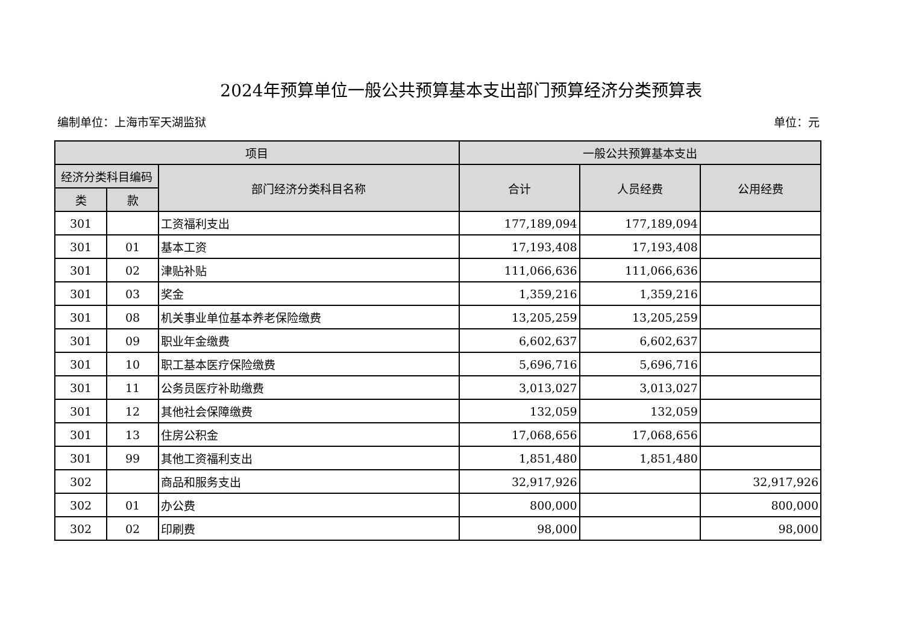2024年预算单位一般公共预算基本支出部门预算经济分类预算表
编制单位：上海市军天湖监狱 单位：元
| 项目 | | | 一般公共预算基本支出 | | |
| --- | --- | --- | --- | --- | --- |
| 经济分类科目编码 | | 部门经济分类科目名称 | 合计 | 人员经费 | 公用经费 |
| 类 | 款 | | | | |
| 301 | | 工资福利支出 | 177,189,094 | 177,189,094 | |
| 301 | 01 | 基本工资 | 17,193,408 | 17,193,408 | |
| 301 | 02 | 津贴补贴 | 111,066,636 | 111,066,636 | |
| 301 | 03 | 奖金 | 1,359,216 | 1,359,216 | |
| 301 | 08 | 机关事业单位基本养老保险缴费 | 13,205,259 | 13,205,259 | |
| 301 | 09 | 职业年金缴费 | 6,602,637 | 6,602,637 | |
| 301 | 10 | 职工基本医疗保险缴费 | 5,696,716 | 5,696,716 | |
| 301 | 11 | 公务员医疗补助缴费 | 3,013,027 | 3,013,027 | |
| 301 | 12 | 其他社会保障缴费 | 132,059 | 132,059 | |
| 301 | 13 | 住房公积金 | 17,068,656 | 17,068,656 | |
| 301 | 99 | 其他工资福利支出 | 1,851,480 | 1,851,480 | |
| 302 | | 商品和服务支出 | 32,917,926 | | 32,917,926 |
| 302 | 01 | 办公费 | 800,000 | | 800,000 |
| 302 | 02 | 印刷费 | 98,000 | | 98,000 |